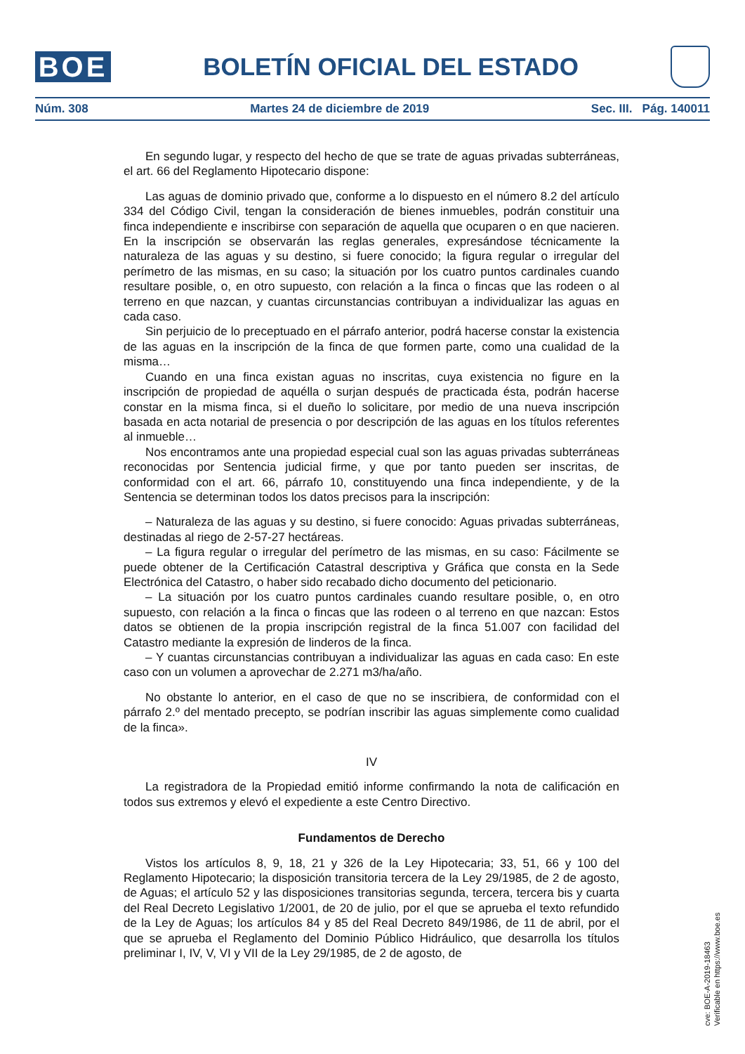BOE
BOLETÍN OFICIAL DEL ESTADO
Núm. 308 Martes 24 de diciembre de 2019 Sec. III. Pág. 140011
En segundo lugar, y respecto del hecho de que se trate de aguas privadas subterráneas, el art. 66 del Reglamento Hipotecario dispone:
Las aguas de dominio privado que, conforme a lo dispuesto en el número 8.2 del artículo 334 del Código Civil, tengan la consideración de bienes inmuebles, podrán constituir una finca independiente e inscribirse con separación de aquella que ocuparen o en que nacieren. En la inscripción se observarán las reglas generales, expresándose técnicamente la naturaleza de las aguas y su destino, si fuere conocido; la figura regular o irregular del perímetro de las mismas, en su caso; la situación por los cuatro puntos cardinales cuando resultare posible, o, en otro supuesto, con relación a la finca o fincas que las rodeen o al terreno en que nazcan, y cuantas circunstancias contribuyan a individualizar las aguas en cada caso.
Sin perjuicio de lo preceptuado en el párrafo anterior, podrá hacerse constar la existencia de las aguas en la inscripción de la finca de que formen parte, como una cualidad de la misma…
Cuando en una finca existan aguas no inscritas, cuya existencia no figure en la inscripción de propiedad de aquélla o surjan después de practicada ésta, podrán hacerse constar en la misma finca, si el dueño lo solicitare, por medio de una nueva inscripción basada en acta notarial de presencia o por descripción de las aguas en los títulos referentes al inmueble…
Nos encontramos ante una propiedad especial cual son las aguas privadas subterráneas reconocidas por Sentencia judicial firme, y que por tanto pueden ser inscritas, de conformidad con el art. 66, párrafo 10, constituyendo una finca independiente, y de la Sentencia se determinan todos los datos precisos para la inscripción:
– Naturaleza de las aguas y su destino, si fuere conocido: Aguas privadas subterráneas, destinadas al riego de 2-57-27 hectáreas.
– La figura regular o irregular del perímetro de las mismas, en su caso: Fácilmente se puede obtener de la Certificación Catastral descriptiva y Gráfica que consta en la Sede Electrónica del Catastro, o haber sido recabado dicho documento del peticionario.
– La situación por los cuatro puntos cardinales cuando resultare posible, o, en otro supuesto, con relación a la finca o fincas que las rodeen o al terreno en que nazcan: Estos datos se obtienen de la propia inscripción registral de la finca 51.007 con facilidad del Catastro mediante la expresión de linderos de la finca.
– Y cuantas circunstancias contribuyan a individualizar las aguas en cada caso: En este caso con un volumen a aprovechar de 2.271 m3/ha/año.
No obstante lo anterior, en el caso de que no se inscribiera, de conformidad con el párrafo 2.º del mentado precepto, se podrían inscribir las aguas simplemente como cualidad de la finca».
IV
La registradora de la Propiedad emitió informe confirmando la nota de calificación en todos sus extremos y elevó el expediente a este Centro Directivo.
Fundamentos de Derecho
Vistos los artículos 8, 9, 18, 21 y 326 de la Ley Hipotecaria; 33, 51, 66 y 100 del Reglamento Hipotecario; la disposición transitoria tercera de la Ley 29/1985, de 2 de agosto, de Aguas; el artículo 52 y las disposiciones transitorias segunda, tercera, tercera bis y cuarta del Real Decreto Legislativo 1/2001, de 20 de julio, por el que se aprueba el texto refundido de la Ley de Aguas; los artículos 84 y 85 del Real Decreto 849/1986, de 11 de abril, por el que se aprueba el Reglamento del Dominio Público Hidráulico, que desarrolla los títulos preliminar I, IV, V, VI y VII de la Ley 29/1985, de 2 de agosto, de
cve: BOE-A-2019-18463
Verificable en https://www.boe.es